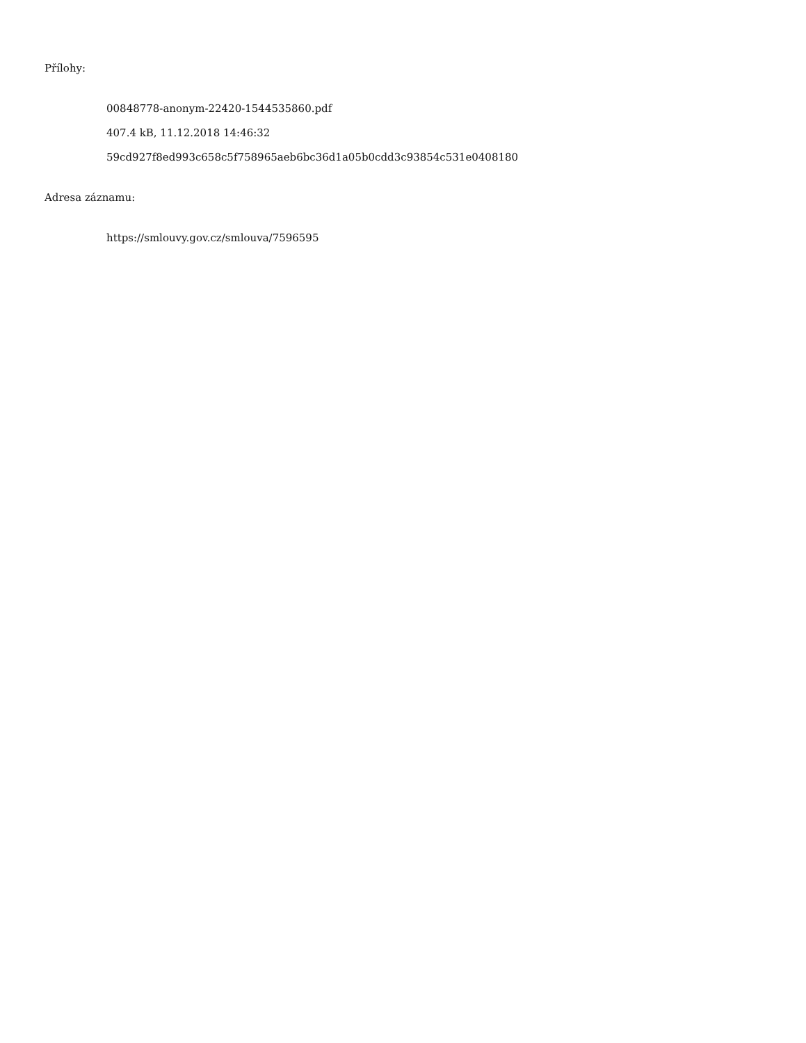Přílohy:
00848778-anonym-22420-1544535860.pdf
407.4 kB, 11.12.2018 14:46:32
59cd927f8ed993c658c5f758965aeb6bc36d1a05b0cdd3c93854c531e0408180
Adresa záznamu:
https://smlouvy.gov.cz/smlouva/7596595